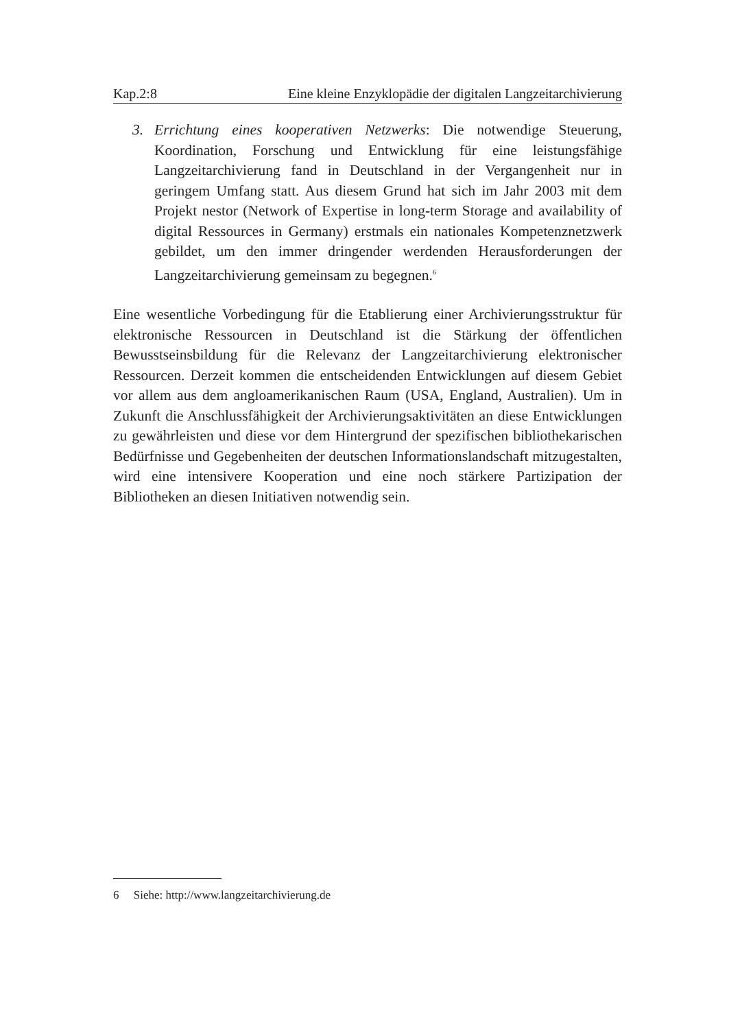Kap.2:8 Eine kleine Enzyklopädie der digitalen Langzeitarchivierung
3. Errichtung eines kooperativen Netzwerks: Die notwendige Steuerung, Koordination, Forschung und Entwicklung für eine leistungsfähige Langzeitarchivierung fand in Deutschland in der Vergangenheit nur in geringem Umfang statt. Aus diesem Grund hat sich im Jahr 2003 mit dem Projekt nestor (Network of Expertise in long-term Storage and availability of digital Ressources in Germany) erstmals ein nationales Kompetenznetzwerk gebildet, um den immer dringender werdenden Herausforderungen der Langzeitarchivierung gemeinsam zu begegnen.<sup>6</sup>
Eine wesentliche Vorbedingung für die Etablierung einer Archivierungsstruktur für elektronische Ressourcen in Deutschland ist die Stärkung der öffentlichen Bewusstseinsbildung für die Relevanz der Langzeitarchivierung elektronischer Ressourcen. Derzeit kommen die entscheidenden Entwicklungen auf diesem Gebiet vor allem aus dem angloamerikanischen Raum (USA, England, Australien). Um in Zukunft die Anschlussfähigkeit der Archivierungsaktivitäten an diese Entwicklungen zu gewährleisten und diese vor dem Hintergrund der spezifischen bibliothekarischen Bedürfnisse und Gegebenheiten der deutschen Informationslandschaft mitzugestalten, wird eine intensivere Kooperation und eine noch stärkere Partizipation der Bibliotheken an diesen Initiativen notwendig sein.
6 Siehe: http://www.langzeitarchivierung.de